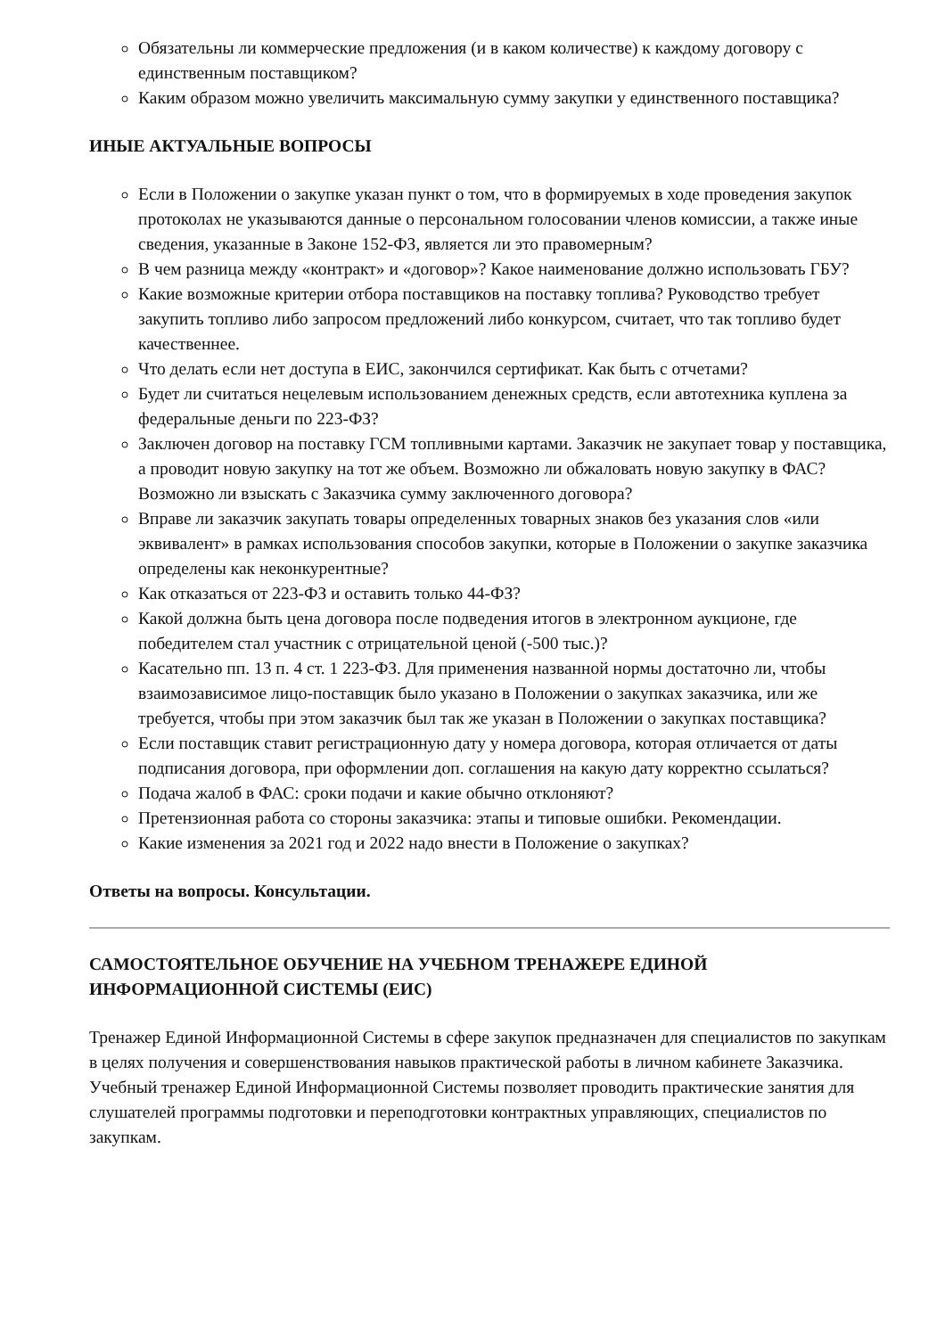Обязательны ли коммерческие предложения (и в каком количестве) к каждому договору с единственным поставщиком?
Каким образом можно увеличить максимальную сумму закупки у единственного поставщика?
ИНЫЕ АКТУАЛЬНЫЕ ВОПРОСЫ
Если в Положении о закупке указан пункт о том, что в формируемых в ходе проведения закупок протоколах не указываются данные о персональном голосовании членов комиссии, а также иные сведения, указанные в Законе 152-ФЗ, является ли это правомерным?
В чем разница между «контракт» и «договор»? Какое наименование должно использовать ГБУ?
Какие возможные критерии отбора поставщиков на поставку топлива? Руководство требует закупить топливо либо запросом предложений либо конкурсом, считает, что так топливо будет качественнее.
Что делать если нет доступа в ЕИС, закончился сертификат. Как быть с отчетами?
Будет ли считаться нецелевым использованием денежных средств, если автотехника куплена за федеральные деньги по 223-ФЗ?
Заключен договор на поставку ГСМ топливными картами. Заказчик не закупает товар у поставщика, а проводит новую закупку на тот же объем. Возможно ли обжаловать новую закупку в ФАС? Возможно ли взыскать с Заказчика сумму заключенного договора?
Вправе ли заказчик закупать товары определенных товарных знаков без указания слов «или эквивалент» в рамках использования способов закупки, которые в Положении о закупке заказчика определены как неконкурентные?
Как отказаться от 223-ФЗ и оставить только 44-ФЗ?
Какой должна быть цена договора после подведения итогов в электронном аукционе, где победителем стал участник с отрицательной ценой (-500 тыс.)?
Касательно пп. 13 п. 4 ст. 1 223-ФЗ. Для применения названной нормы достаточно ли, чтобы взаимозависимое лицо-поставщик было указано в Положении о закупках заказчика, или же требуется, чтобы при этом заказчик был так же указан в Положении о закупках поставщика?
Если поставщик ставит регистрационную дату у номера договора, которая отличается от даты подписания договора, при оформлении доп. соглашения на какую дату корректно ссылаться?
Подача жалоб в ФАС: сроки подачи и какие обычно отклоняют?
Претензионная работа со стороны заказчика: этапы и типовые ошибки. Рекомендации.
Какие изменения за 2021 год и 2022 надо внести в Положение о закупках?
Ответы на вопросы. Консультации.
САМОСТОЯТЕЛЬНОЕ ОБУЧЕНИЕ НА УЧЕБНОМ ТРЕНАЖЕРЕ ЕДИНОЙ ИНФОРМАЦИОННОЙ СИСТЕМЫ (ЕИС)
Тренажер Единой Информационной Системы в сфере закупок предназначен для специалистов по закупкам в целях получения и совершенствования навыков практической работы в личном кабинете Заказчика. Учебный тренажер Единой Информационной Системы позволяет проводить практические занятия для слушателей программы подготовки и переподготовки контрактных управляющих, специалистов по закупкам.